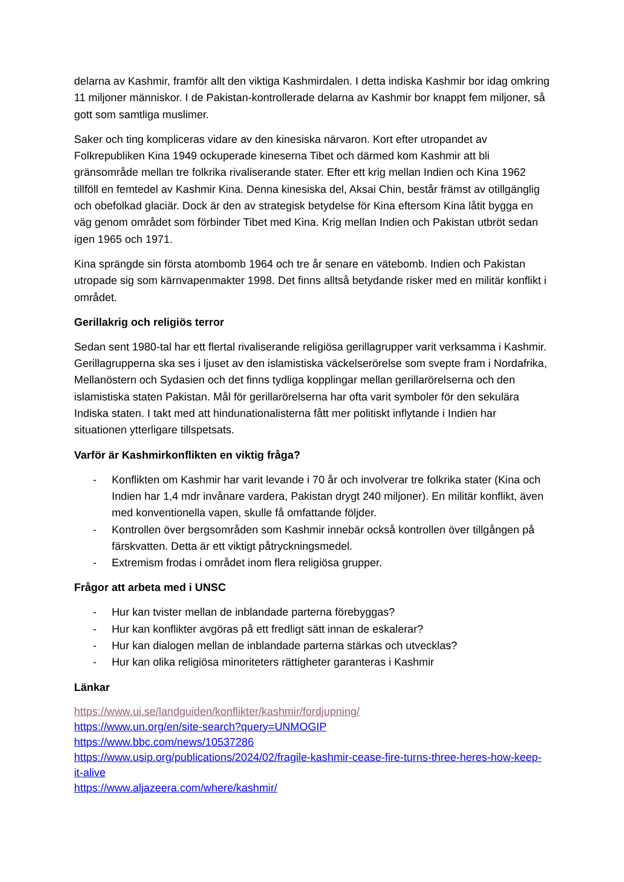delarna av Kashmir, framför allt den viktiga Kashmirdalen. I detta indiska Kashmir bor idag omkring 11 miljoner människor. I de Pakistan-kontrollerade delarna av Kashmir bor knappt fem miljoner, så gott som samtliga muslimer.
Saker och ting kompliceras vidare av den kinesiska närvaron. Kort efter utropandet av Folkrepubliken Kina 1949 ockuperade kineserna Tibet och därmed kom Kashmir att bli gränsområde mellan tre folkrika rivaliserande stater. Efter ett krig mellan Indien och Kina 1962 tillföll en femtedel av Kashmir Kina. Denna kinesiska del, Aksai Chin, består främst av otillgänglig och obefolkad glaciär. Dock är den av strategisk betydelse för Kina eftersom Kina låtit bygga en väg genom området som förbinder Tibet med Kina. Krig mellan Indien och Pakistan utbröt sedan igen 1965 och 1971.
Kina sprängde sin första atombomb 1964 och tre år senare en vätebomb. Indien och Pakistan utropade sig som kärnvapenmakter 1998. Det finns alltså betydande risker med en militär konflikt i området.
Gerillakrig och religiös terror
Sedan sent 1980-tal har ett flertal rivaliserande religiösa gerillagrupper varit verksamma i Kashmir. Gerillagrupperna ska ses i ljuset av den islamistiska väckelserörelse som svepte fram i Nordafrika, Mellanöstern och Sydasien och det finns tydliga kopplingar mellan gerillarörelserna och den islamistiska staten Pakistan. Mål för gerillarörelserna har ofta varit symboler för den sekulära Indiska staten. I takt med att hindunationalisterna fått mer politiskt inflytande i Indien har situationen ytterligare tillspetsats.
Varför är Kashmirkonflikten en viktig fråga?
- Konflikten om Kashmir har varit levande i 70 år och involverar tre folkrika stater (Kina och Indien har 1,4 mdr invånare vardera, Pakistan drygt 240 miljoner). En militär konflikt, även med konventionella vapen, skulle få omfattande följder.
- Kontrollen över bergsområden som Kashmir innebär också kontrollen över tillgången på färskvatten. Detta är ett viktigt påtryckningsmedel.
- Extremism frodas i området inom flera religiösa grupper.
Frågor att arbeta med i UNSC
- Hur kan tvister mellan de inblandade parterna förebyggas?
- Hur kan konflikter avgöras på ett fredligt sätt innan de eskalerar?
- Hur kan dialogen mellan de inblandade parterna stärkas och utvecklas?
- Hur kan olika religiösa minoriteters rättigheter garanteras i Kashmir
Länkar
https://www.ui.se/landguiden/konflikter/kashmir/fordjupning/
https://www.un.org/en/site-search?query=UNMOGIP
https://www.bbc.com/news/10537286
https://www.usip.org/publications/2024/02/fragile-kashmir-cease-fire-turns-three-heres-how-keep-it-alive
https://www.aljazeera.com/where/kashmir/